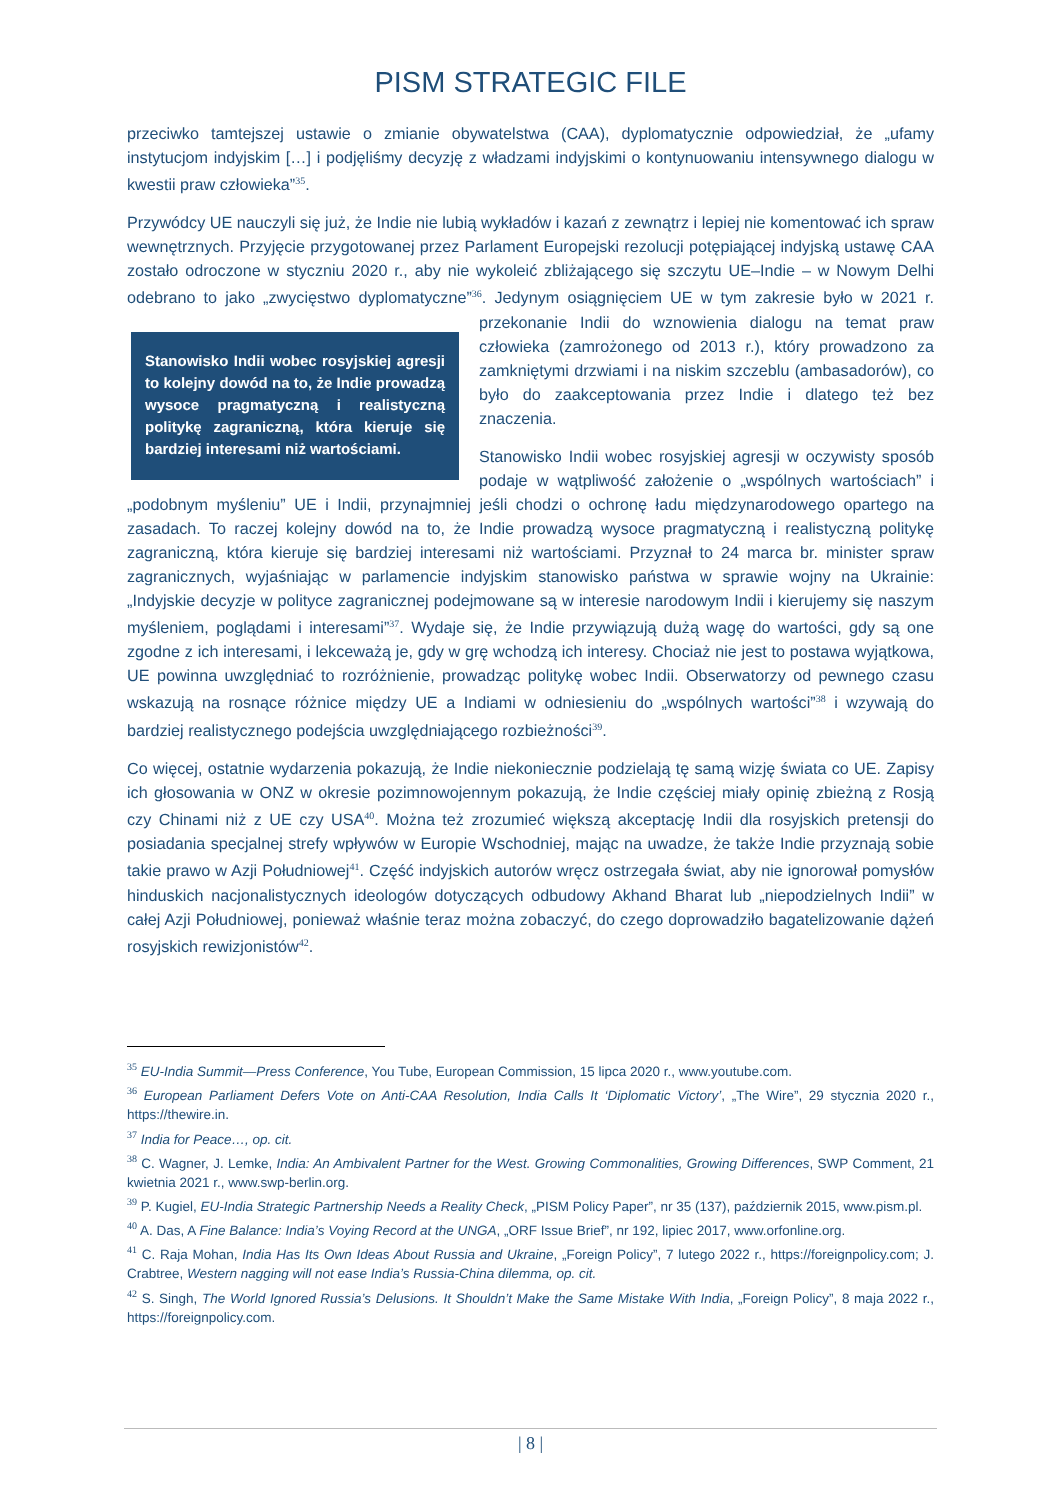PISM STRATEGIC FILE
przeciwko tamtejszej ustawie o zmianie obywatelstwa (CAA), dyplomatycznie odpowiedział, że „ufamy instytucjom indyjskim […] i podjęliśmy decyzję z władzami indyjskimi o kontynuowaniu intensywnego dialogu w kwestii praw człowieka”<sup>35</sup>.
Przywódcy UE nauczyli się już, że Indie nie lubią wykładów i kazań z zewnątrz i lepiej nie komentować ich spraw wewnętrznych. Przyjęcie przygotowanej przez Parlament Europejski rezolucji potępiającej indyjską ustawę CAA zostało odroczone w styczniu 2020 r., aby nie wykoleić zbliżającego się szczytu UE–Indie – w Nowym Delhi odebrano to jako „zwycięstwo dyplomatyczne”<sup>36</sup>. Jedynym osiągnięciem Stanowisko Indii wobec rosyjskiej agresji to kolejny dowód na to, że Indie prowadzą wysoce pragmatyczną i realistyczną politykę zagraniczną, która kieruje się bardziej interesami niż wartościami. UE w tym zakresie było w 2021 r. przekonanie Indii do wznowienia dialogu na temat praw człowieka (zamrożonego od 2013 r.), który prowadzono za zamkniętymi drzwiami i na niskim szczeblu (ambasadorów), co było do zaakceptowania przez Indie i dlatego też bez znaczenia.
Stanowisko Indii wobec rosyjskiej agresji w oczywisty sposób podaje w wątpliwość założenie o „wspólnych wartościach” i „podobnym myśleniu” UE i Indii, przynajmniej jeśli chodzi o ochronę ładu międzynarodowego opartego na zasadach. To raczej kolejny dowód na to, że Indie prowadzą wysoce pragmatyczną i realistyczną politykę zagraniczną, która kieruje się bardziej interesami niż wartościami. Przyznał to 24 marca br. minister spraw zagranicznych, wyjaśniając w parlamencie indyjskim stanowisko państwa w sprawie wojny na Ukrainie: „Indyjskie decyzje w polityce zagranicznej podejmowane są w interesie narodowym Indii i kierujemy się naszym myśleniem, poglądami i interesami”<sup>37</sup>. Wydaje się, że Indie przywiązują dużą wagę do wartości, gdy są one zgodne z ich interesami, i lekceważą je, gdy w grę wchodzą ich interesy. Chociaż nie jest to postawa wyjątkowa, UE powinna uwzględniać to rozróżnienie, prowadząc politykę wobec Indii. Obserwatorzy od pewnego czasu wskazują na rosnące różnice między UE a Indiami w odniesieniu do „wspólnych wartości”<sup>38</sup> i wzywają do bardziej realistycznego podejścia uwzględniającego rozbieżności<sup>39</sup>.
Co więcej, ostatnie wydarzenia pokazują, że Indie niekoniecznie podzielają tę samą wizję świata co UE. Zapisy ich głosowania w ONZ w okresie pozimnowojennym pokazują, że Indie częściej miały opinię zbieżną z Rosją czy Chinami niż z UE czy USA<sup>40</sup>. Można też zrozumieć większą akceptację Indii dla rosyjskich pretensji do posiadania specjalnej strefy wpływów w Europie Wschodniej, mając na uwadze, że także Indie przyznają sobie takie prawo w Azji Południowej<sup>41</sup>. Część indyjskich autorów wręcz ostrzegała świat, aby nie ignorował pomysłów hinduskich nacjonalistycznych ideologów dotyczących odbudowy Akhand Bharat lub „niepodzielnych Indii” w całej Azji Południowej, ponieważ właśnie teraz można zobaczyć, do czego doprowadziło bagatelizowanie dążeń rosyjskich rewizjonistów<sup>42</sup>.
<sup>35</sup> EU-India Summit—Press Conference, You Tube, European Commission, 15 lipca 2020 r., www.youtube.com.
<sup>36</sup> European Parliament Defers Vote on Anti-CAA Resolution, India Calls It ‘Diplomatic Victory’, „The Wire”, 29 stycznia 2020 r., https://thewire.in.
<sup>37</sup> India for Peace…, op. cit.
<sup>38</sup> C. Wagner, J. Lemke, India: An Ambivalent Partner for the West. Growing Commonalities, Growing Differences, SWP Comment, 21 kwietnia 2021 r., www.swp-berlin.org.
<sup>39</sup> P. Kugiel, EU-India Strategic Partnership Needs a Reality Check, „PISM Policy Paper”, nr 35 (137), październik 2015, www.pism.pl.
<sup>40</sup> A. Das, A Fine Balance: India’s Voying Record at the UNGA, „ORF Issue Brief”, nr 192, lipiec 2017, www.orfonline.org.
<sup>41</sup> C. Raja Mohan, India Has Its Own Ideas About Russia and Ukraine, „Foreign Policy”, 7 lutego 2022 r., https://foreignpolicy.com; J. Crabtree, Western nagging will not ease India’s Russia-China dilemma, op. cit.
<sup>42</sup> S. Singh, The World Ignored Russia’s Delusions. It Shouldn’t Make the Same Mistake With India, „Foreign Policy”, 8 maja 2022 r., https://foreignpolicy.com.
| 8 |